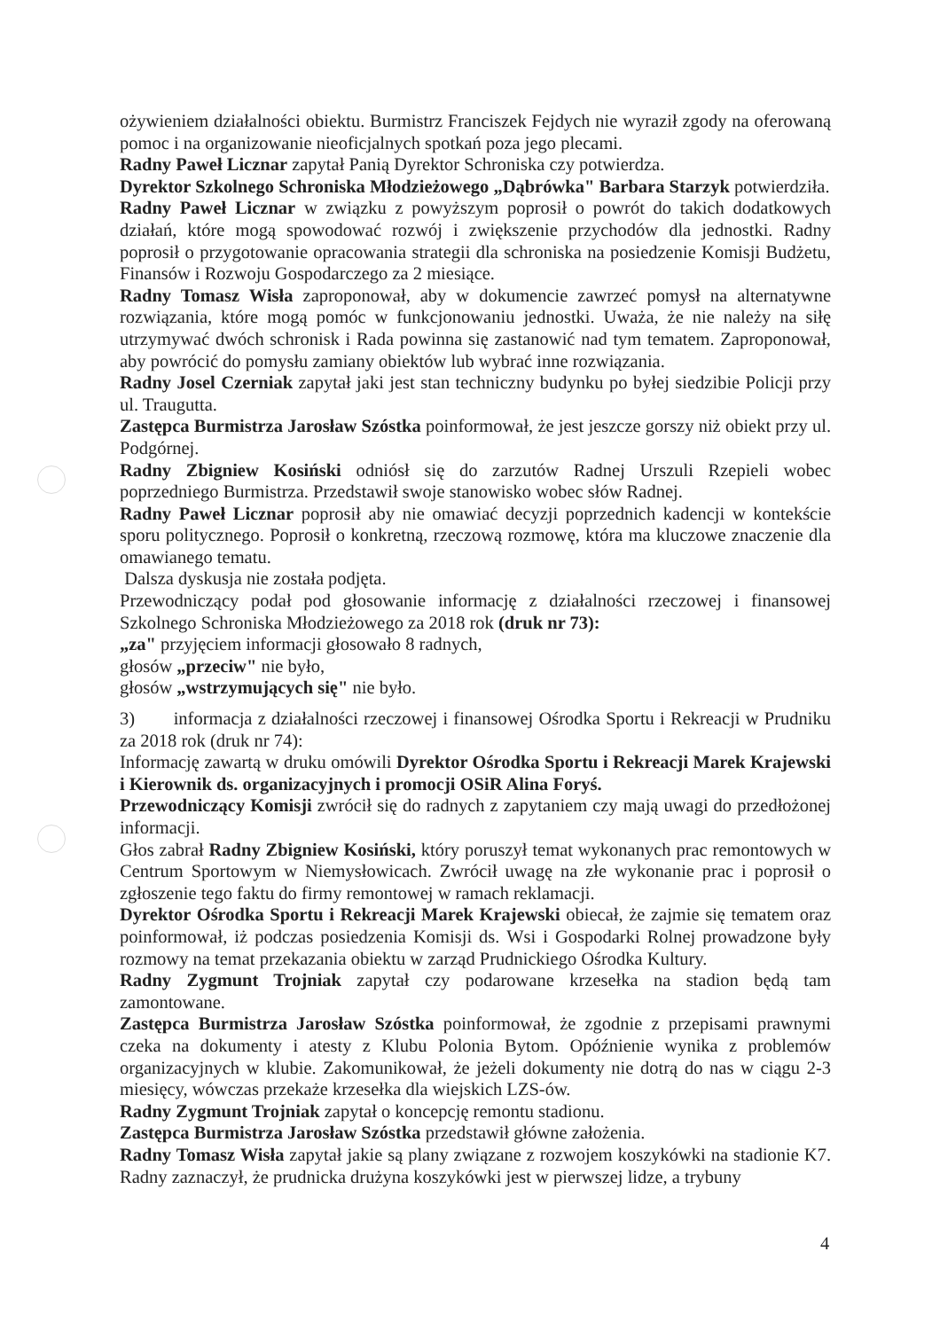ożywieniem działalności obiektu. Burmistrz Franciszek Fejdych nie wyraził zgody na oferowaną pomoc i na organizowanie nieoficjalnych spotkań poza jego plecami.
Radny Paweł Licznar zapytał Panią Dyrektor Schroniska czy potwierdza.
Dyrektor Szkolnego Schroniska Młodzieżowego „Dąbrówka" Barbara Starzyk potwierdziła.
Radny Paweł Licznar w związku z powyższym poprosił o powrót do takich dodatkowych działań, które mogą spowodować rozwój i zwiększenie przychodów dla jednostki. Radny poprosił o przygotowanie opracowania strategii dla schroniska na posiedzenie Komisji Budżetu, Finansów i Rozwoju Gospodarczego za 2 miesiące.
Radny Tomasz Wisła zaproponował, aby w dokumencie zawrzeć pomysł na alternatywne rozwiązania, które mogą pomóc w funkcjonowaniu jednostki. Uważa, że nie należy na siłę utrzymywać dwóch schronisk i Rada powinna się zastanowić nad tym tematem. Zaproponował, aby powrócić do pomysłu zamiany obiektów lub wybrać inne rozwiązania.
Radny Josel Czerniak zapytał jaki jest stan techniczny budynku po byłej siedzibie Policji przy ul. Traugutta.
Zastępca Burmistrza Jarosław Szóstka poinformował, że jest jeszcze gorszy niż obiekt przy ul. Podgórnej.
Radny Zbigniew Kosiński odniósł się do zarzutów Radnej Urszuli Rzepieli wobec poprzedniego Burmistrza. Przedstawił swoje stanowisko wobec słów Radnej.
Radny Paweł Licznar poprosił aby nie omawiać decyzji poprzednich kadencji w kontekście sporu politycznego. Poprosił o konkretną, rzeczową rozmowę, która ma kluczowe znaczenie dla omawianego tematu.
Dalsza dyskusja nie została podjęta.
Przewodniczący podał pod głosowanie informację z działalności rzeczowej i finansowej Szkolnego Schroniska Młodzieżowego za 2018 rok (druk nr 73):
„za" przyjęciem informacji głosowało 8 radnych,
głosów „przeciw" nie było,
głosów „wstrzymujących się" nie było.
3) informacja z działalności rzeczowej i finansowej Ośrodka Sportu i Rekreacji w Prudniku za 2018 rok (druk nr 74):
Informację zawartą w druku omówili Dyrektor Ośrodka Sportu i Rekreacji Marek Krajewski i Kierownik ds. organizacyjnych i promocji OSiR Alina Foryś.
Przewodniczący Komisji zwrócił się do radnych z zapytaniem czy mają uwagi do przedłożonej informacji.
Głos zabrał Radny Zbigniew Kosiński, który poruszył temat wykonanych prac remontowych w Centrum Sportowym w Niemysłowicach. Zwrócił uwagę na złe wykonanie prac i poprosił o zgłoszenie tego faktu do firmy remontowej w ramach reklamacji.
Dyrektor Ośrodka Sportu i Rekreacji Marek Krajewski obiecał, że zajmie się tematem oraz poinformował, iż podczas posiedzenia Komisji ds. Wsi i Gospodarki Rolnej prowadzone były rozmowy na temat przekazania obiektu w zarząd Prudnickiego Ośrodka Kultury.
Radny Zygmunt Trojniak zapytał czy podarowane krzesełka na stadion będą tam zamontowane.
Zastępca Burmistrza Jarosław Szóstka poinformował, że zgodnie z przepisami prawnymi czeka na dokumenty i atesty z Klubu Polonia Bytom. Opóźnienie wynika z problemów organizacyjnych w klubie. Zakomunikował, że jeżeli dokumenty nie dotrą do nas w ciągu 2-3 miesięcy, wówczas przekaże krzesełka dla wiejskich LZS-ów.
Radny Zygmunt Trojniak zapytał o koncepcję remontu stadionu.
Zastępca Burmistrza Jarosław Szóstka przedstawił główne założenia.
Radny Tomasz Wisła zapytał jakie są plany związane z rozwojem koszykówki na stadionie K7. Radny zaznaczył, że prudnicka drużyna koszykówki jest w pierwszej lidze, a trybuny
4